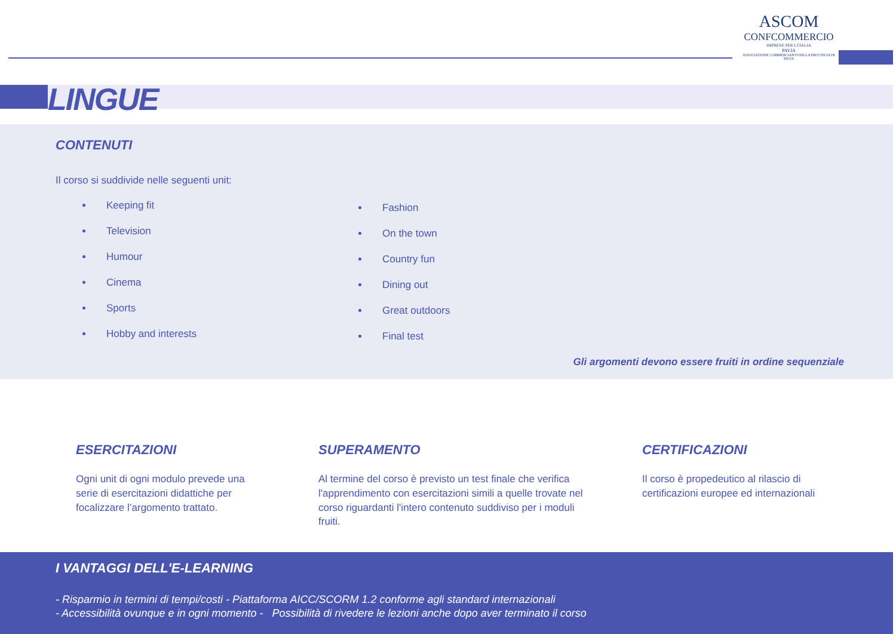LINGUE
ASCOM
CONFCOMMERCIO
IMPRESE PER L'ITALIA
PAVIA
ASSOCIAZIONE COMMERCIANTI DELLA PROVINCIA DI PAVIA
CONTENUTI
Il corso si suddivide nelle seguenti unit:
Keeping fit
Television
Humour
Cinema
Sports
Hobby and interests
Fashion
On the town
Country fun
Dining out
Great outdoors
Final test
Gli argomenti devono essere fruiti in ordine sequenziale
ESERCITAZIONI
Ogni unit di ogni modulo prevede una serie di esercitazioni didattiche per focalizzare l’argomento trattato.
SUPERAMENTO
Al termine del corso è previsto un test finale che verifica l'apprendimento con esercitazioni simili a quelle trovate nel corso riguardanti l'intero contenuto suddiviso per i moduli fruiti.
CERTIFICAZIONI
Il corso è propedeutico al rilascio di certificazioni europee ed internazionali
I VANTAGGI DELL'E-LEARNING
- Risparmio in termini di tempi/costi - Piattaforma AICC/SCORM 1.2 conforme agli standard internazionali
- Accessibilità ovunque e in ogni momento - Possibilità di rivedere le lezioni anche dopo aver terminato il corso